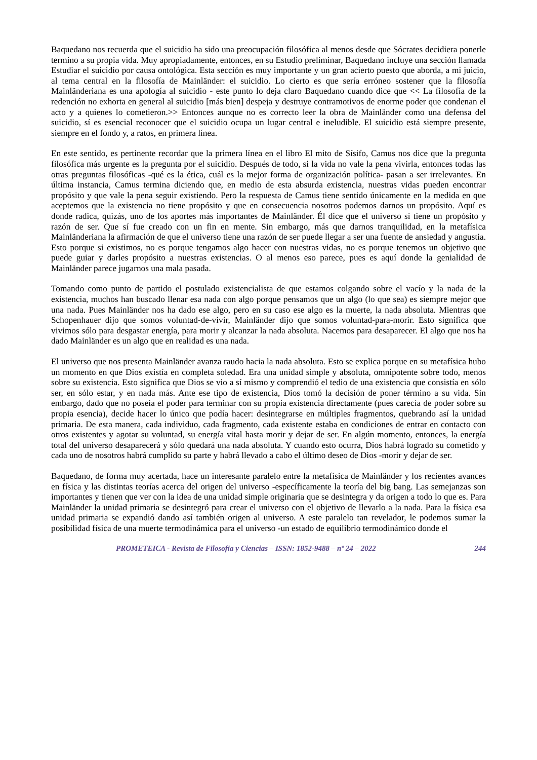Baquedano nos recuerda que el suicidio ha sido una preocupación filosófica al menos desde que Sócrates decidiera ponerle termino a su propia vida. Muy apropiadamente, entonces, en su Estudio preliminar, Baquedano incluye una sección llamada Estudiar el suicidio por causa ontológica. Esta sección es muy importante y un gran acierto puesto que aborda, a mi juicio, al tema central en la filosofía de Mainländer: el suicidio. Lo cierto es que sería erróneo sostener que la filosofía Mainländeriana es una apología al suicidio - este punto lo deja claro Baquedano cuando dice que << La filosofía de la redención no exhorta en general al suicidio [más bien] despeja y destruye contramotivos de enorme poder que condenan el acto y a quienes lo cometieron.>> Entonces aunque no es correcto leer la obra de Mainländer como una defensa del suicidio, sí es esencial reconocer que el suicidio ocupa un lugar central e ineludible. El suicidio está siempre presente, siempre en el fondo y, a ratos, en primera línea.
En este sentido, es pertinente recordar que la primera línea en el libro El mito de Sísifo, Camus nos dice que la pregunta filosófica más urgente es la pregunta por el suicidio. Después de todo, si la vida no vale la pena vivirla, entonces todas las otras preguntas filosóficas -qué es la ética, cuál es la mejor forma de organización política- pasan a ser irrelevantes. En última instancia, Camus termina diciendo que, en medio de esta absurda existencia, nuestras vidas pueden encontrar propósito y que vale la pena seguir existiendo. Pero la respuesta de Camus tiene sentido únicamente en la medida en que aceptemos que la existencia no tiene propósito y que en consecuencia nosotros podemos darnos un propósito. Aquí es donde radica, quizás, uno de los aportes más importantes de Mainländer. Él dice que el universo sí tiene un propósito y razón de ser. Que sí fue creado con un fin en mente. Sin embargo, más que darnos tranquilidad, en la metafísica Mainländeriana la afirmación de que el universo tiene una razón de ser puede llegar a ser una fuente de ansiedad y angustia. Esto porque si existimos, no es porque tengamos algo hacer con nuestras vidas, no es porque tenemos un objetivo que puede guiar y darles propósito a nuestras existencias. O al menos eso parece, pues es aquí donde la genialidad de Mainländer parece jugarnos una mala pasada.
Tomando como punto de partido el postulado existencialista de que estamos colgando sobre el vacío y la nada de la existencia, muchos han buscado llenar esa nada con algo porque pensamos que un algo (lo que sea) es siempre mejor que una nada. Pues Mainländer nos ha dado ese algo, pero en su caso ese algo es la muerte, la nada absoluta. Mientras que Schopenhauer dijo que somos voluntad-de-vivir, Mainländer dijo que somos voluntad-para-morir. Esto significa que vivimos sólo para desgastar energía, para morir y alcanzar la nada absoluta. Nacemos para desaparecer. El algo que nos ha dado Mainländer es un algo que en realidad es una nada.
El universo que nos presenta Mainländer avanza raudo hacia la nada absoluta. Esto se explica porque en su metafísica hubo un momento en que Dios existía en completa soledad. Era una unidad simple y absoluta, omnipotente sobre todo, menos sobre su existencia. Esto significa que Dios se vio a sí mismo y comprendió el tedio de una existencia que consistía en sólo ser, en sólo estar, y en nada más. Ante ese tipo de existencia, Dios tomó la decisión de poner término a su vida. Sin embargo, dado que no poseía el poder para terminar con su propia existencia directamente (pues carecía de poder sobre su propia esencia), decide hacer lo único que podía hacer: desintegrarse en múltiples fragmentos, quebrando así la unidad primaria. De esta manera, cada individuo, cada fragmento, cada existente estaba en condiciones de entrar en contacto con otros existentes y agotar su voluntad, su energía vital hasta morir y dejar de ser. En algún momento, entonces, la energía total del universo desaparecerá y sólo quedará una nada absoluta. Y cuando esto ocurra, Dios habrá logrado su cometido y cada uno de nosotros habrá cumplido su parte y habrá llevado a cabo el último deseo de Dios -morir y dejar de ser.
Baquedano, de forma muy acertada, hace un interesante paralelo entre la metafísica de Mainländer y los recientes avances en física y las distintas teorías acerca del origen del universo -específicamente la teoría del big bang. Las semejanzas son importantes y tienen que ver con la idea de una unidad simple originaria que se desintegra y da origen a todo lo que es. Para Mainländer la unidad primaria se desintegró para crear el universo con el objetivo de llevarlo a la nada. Para la física esa unidad primaria se expandió dando así también origen al universo. A este paralelo tan revelador, le podemos sumar la posibilidad física de una muerte termodinámica para el universo -un estado de equilibrio termodinámico donde el
PROMETEICA - Revista de Filosofia y Ciencias – ISSN: 1852-9488 – nº 24 – 2022 244